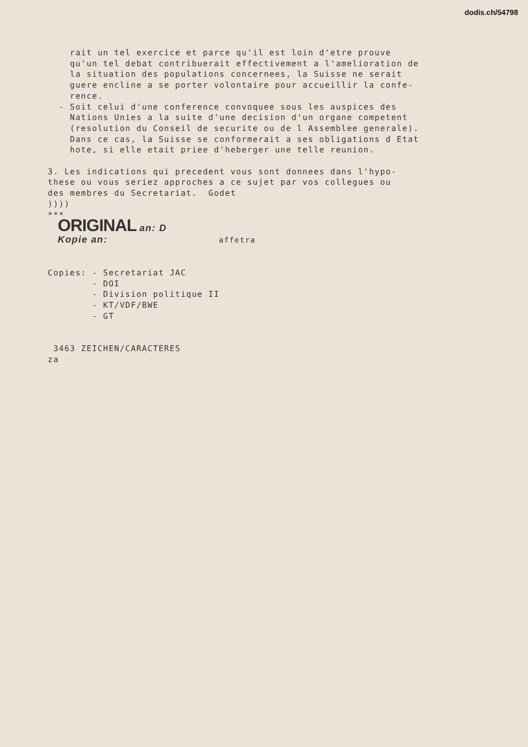dodis.ch/54798
rait un tel exercice et parce qu'il est loin d'etre prouve qu'un tel debat contribuerait effectivement a l'amelioration de la situation des populations concernees, la Suisse ne serait guere encline a se porter volontaire pour accueillir la confe- rence. - Soit celui d'une conference convoquee sous les auspices des Nations Unies a la suite d'une decision d'un organe competent (resolution du Conseil de securite ou de l Assemblee generale). Dans ce cas, la Suisse se conformerait a ses obligations d Etat hote, si elle etait priee d'heberger une telle reunion. 3. Les indications qui precedent vous sont donnees dans l'hypo- these ou vous seriez approches a ce sujet par vos collegues ou des membres du Secretariat. Godet )))) ***
ORIGINAL an: D
Kopie an: affetra
Copies: - Secretariat JAC - DOI - Division politique II - KT/VDF/BWE - GT 3463 ZEICHEN/CARACTERES za